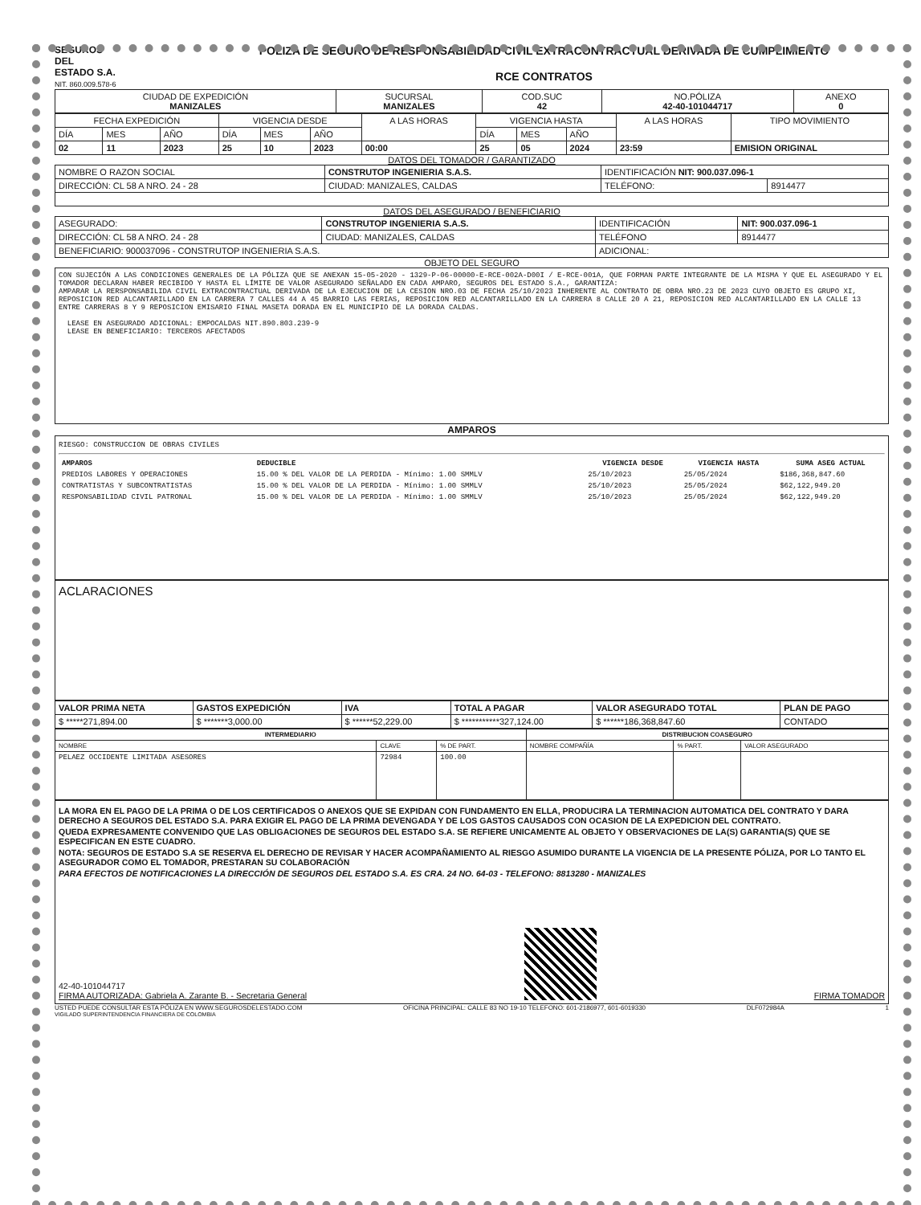SEGUROS
DEL
ESTADO S.A.
NIT. 860.009.578-6
POLIZA DE SEGURO DE RESPONSABILIDAD CIVIL EXTRACONTRACTUAL DERIVADA DE CUMPLIMIENTO
RCE CONTRATOS
| CIUDAD DE EXPEDICIÓN MANIZALES | SUCURSAL MANIZALES | COD.SUC 42 | NO.PÓLIZA 42-40-101044717 | ANEXO 0 |
| FECHA EXPEDICIÓN | | | VIGENCIA DESDE | | | A LAS HORAS | VIGENCIA HASTA | | | A LAS HORAS | TIPO MOVIMIENTO |
| DÍA | MES | AÑO | DÍA | MES | AÑO | | DÍA | MES | AÑO | | |
| 02 | 11 | 2023 | 25 | 10 | 2023 | 00:00 | 25 | 05 | 2024 | 23:59 | EMISION ORIGINAL |
DATOS DEL TOMADOR / GARANTIZADO
| NOMBRE O RAZON SOCIAL | CONSTRUTOP INGENIERIA S.A.S. | | IDENTIFICACIÓN NIT: 900.037.096-1 | |
| DIRECCIÓN: CL 58 A NRO. 24 - 28 | | CIUDAD: MANIZALES, CALDAS | TELÉFONO: | 8914477 |
DATOS DEL ASEGURADO / BENEFICIARIO
| ASEGURADO: | CONSTRUTOP INGENIERIA S.A.S. | | IDENTIFICACIÓN | NIT: 900.037.096-1 |
| DIRECCIÓN: CL 58 A NRO. 24 - 28 | | CIUDAD: MANIZALES, CALDAS | TELÉFONO | 8914477 |
| BENEFICIARIO: 900037096 - CONSTRUTOP INGENIERIA S.A.S. | | | ADICIONAL: | |
OBJETO DEL SEGURO
CON SUJECIÓN A LAS CONDICIONES GENERALES DE LA PÓLIZA QUE SE ANEXAN 15-05-2020 - 1329-P-06-00000-E-RCE-002A-D00I / E-RCE-001A, QUE FORMAN PARTE INTEGRANTE DE LA MISMA Y QUE EL ASEGURADO Y EL TOMADOR DECLARAN HABER RECIBIDO Y HASTA EL LÍMITE DE VALOR ASEGURADO SEÑALADO EN CADA AMPARO, SEGUROS DEL ESTADO S.A., GARANTIZA:
AMPARAR LA RERSPONSABILIDA CIVIL EXTRACONTRACTUAL DERIVADA DE LA EJECUCION DE LA CESION NRO.03 DE FECHA 25/10/2023 INHERENTE AL CONTRATO DE OBRA NRO.23 DE 2023 CUYO OBJETO ES GRUPO XI, REPOSICION RED ALCANTARILLADO EN LA CARRERA 7 CALLES 44 A 45 BARRIO LAS FERIAS, REPOSICION RED ALCANTARILLADO EN LA CARRERA 8 CALLE 20 A 21, REPOSICION RED ALCANTARILLADO EN LA CALLE 13 ENTRE CARRERAS 8 Y 9 REPOSICION EMISARIO FINAL MASETA DORADA EN EL MUNICIPIO DE LA DORADA CALDAS.
LEASE EN ASEGURADO ADICIONAL: EMPOCALDAS NIT.890.803.239-9
LEASE EN BENEFICIARIO: TERCEROS AFECTADOS
AMPAROS
RIESGO: CONSTRUCCION DE OBRAS CIVILES
| AMPAROS | DEDUCIBLE | VIGENCIA DESDE | VIGENCIA HASTA | SUMA ASEG ACTUAL |
| --- | --- | --- | --- | --- |
| PREDIOS LABORES Y OPERACIONES | 15.00 % DEL VALOR DE LA PERDIDA - Mínimo: 1.00 SMMLV | 25/10/2023 | 25/05/2024 | $186,368,847.60 |
| CONTRATISTAS Y SUBCONTRATISTAS | 15.00 % DEL VALOR DE LA PERDIDA - Mínimo: 1.00 SMMLV | 25/10/2023 | 25/05/2024 | $62,122,949.20 |
| RESPONSABILIDAD CIVIL PATRONAL | 15.00 % DEL VALOR DE LA PERDIDA - Mínimo: 1.00 SMMLV | 25/10/2023 | 25/05/2024 | $62,122,949.20 |
ACLARACIONES
| VALOR PRIMA NETA | GASTOS EXPEDICIÓN | IVA | TOTAL A PAGAR | VALOR ASEGURADO TOTAL | PLAN DE PAGO |
| $ *****271,894.00 | $ *******3,000.00 | $ ******52,229.00 | $ ***********327,124.00 | $ ******186,368,847.60 | CONTADO |
| INTERMEDIARIO | | | DISTRIBUCION COASEGURO | | |
| --- | --- | --- | --- | --- | --- |
| NOMBRE | CLAVE | % DE PART. | NOMBRE COMPAÑÍA | % PART. | VALOR ASEGURADO |
| PELAEZ OCCIDENTE LIMITADA ASESORES | 72984 | 100.00 | | | |
LA MORA EN EL PAGO DE LA PRIMA O DE LOS CERTIFICADOS O ANEXOS QUE SE EXPIDAN CON FUNDAMENTO EN ELLA, PRODUCIRA LA TERMINACION AUTOMATICA DEL CONTRATO Y DARA DERECHO A SEGUROS DEL ESTADO S.A. PARA EXIGIR EL PAGO DE LA PRIMA DEVENGADA Y DE LOS GASTOS CAUSADOS CON OCASION DE LA EXPEDICION DEL CONTRATO.
QUEDA EXPRESAMENTE CONVENIDO QUE LAS OBLIGACIONES DE SEGUROS DEL ESTADO S.A. SE REFIERE UNICAMENTE AL OBJETO Y OBSERVACIONES DE LA(S) GARANTIA(S) QUE SE ESPECIFICAN EN ESTE CUADRO.
NOTA: SEGUROS DE ESTADO S.A SE RESERVA EL DERECHO DE REVISAR Y HACER ACOMPAÑAMIENTO AL RIESGO ASUMIDO DURANTE LA VIGENCIA DE LA PRESENTE PÓLIZA, POR LO TANTO EL ASEGURADOR COMO EL TOMADOR, PRESTARAN SU COLABORACIÓN
PARA EFECTOS DE NOTIFICACIONES LA DIRECCIÓN DE SEGUROS DEL ESTADO S.A. ES CRA. 24 NO. 64-03 - TELEFONO: 8813280 - MANIZALES
42-40-101044717
FIRMA AUTORIZADA: Gabriela A. Zarante B. - Secretaria General
FIRMA TOMADOR
USTED PUEDE CONSULTAR ESTA PÓLIZA EN WWW.SEGUROSDELESTADO.COM OFICINA PRINCIPAL: CALLE 83 NO 19-10 TELEFONO: 601-2186977, 601-6019330 DLF072984A 1
VIGILADO SUPERINTENDENCIA FINANCIERA DE COLOMBIA